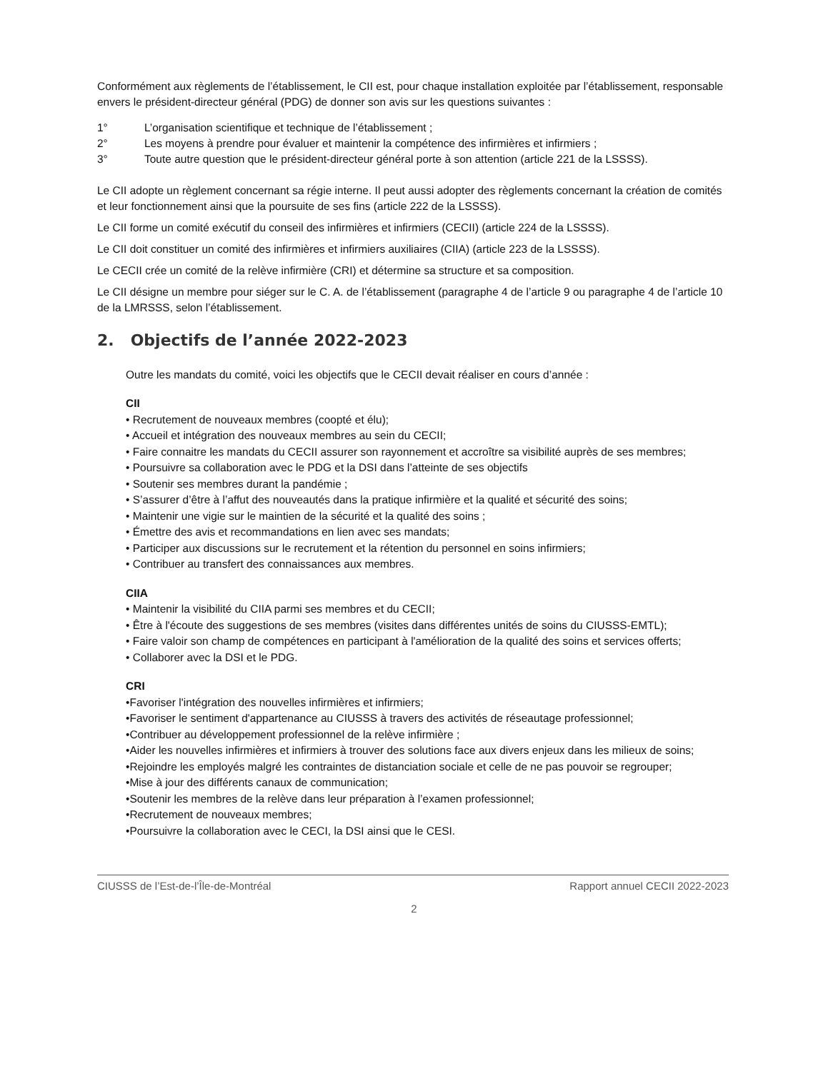Conformément aux règlements de l’établissement, le CII est, pour chaque installation exploitée par l’établissement, responsable envers le président-directeur général (PDG) de donner son avis sur les questions suivantes :
1° L’organisation scientifique et technique de l’établissement ;
2° Les moyens à prendre pour évaluer et maintenir la compétence des infirmières et infirmiers ;
3° Toute autre question que le président-directeur général porte à son attention (article 221 de la LSSSS).
Le CII adopte un règlement concernant sa régie interne. Il peut aussi adopter des règlements concernant la création de comités et leur fonctionnement ainsi que la poursuite de ses fins (article 222 de la LSSSS).
Le CII forme un comité exécutif du conseil des infirmières et infirmiers (CECII) (article 224 de la LSSSS).
Le CII doit constituer un comité des infirmières et infirmiers auxiliaires (CIIA) (article 223 de la LSSSS).
Le CECII crée un comité de la relève infirmière (CRI) et détermine sa structure et sa composition.
Le CII désigne un membre pour siéger sur le C. A. de l’établissement (paragraphe 4 de l’article 9 ou paragraphe 4 de l’article 10 de la LMRSSS, selon l’établissement.
2. Objectifs de l’année 2022-2023
Outre les mandats du comité, voici les objectifs que le CECII devait réaliser en cours d’année :
CII
• Recrutement de nouveaux membres (coopté et élu);
• Accueil et intégration des nouveaux membres au sein du CECII;
• Faire connaitre les mandats du CECII assurer son rayonnement et accroître sa visibilité auprès de ses membres;
• Poursuivre sa collaboration avec le PDG et la DSI dans l’atteinte de ses objectifs
• Soutenir ses membres durant la pandémie ;
• S’assurer d’être à l’affut des nouveautés dans la pratique infirmière et la qualité et sécurité des soins;
• Maintenir une vigie sur le maintien de la sécurité et la qualité des soins ;
• Émettre des avis et recommandations en lien avec ses mandats;
• Participer aux discussions sur le recrutement et la rétention du personnel en soins infirmiers;
• Contribuer au transfert des connaissances aux membres.
CIIA
• Maintenir la visibilité du CIIA parmi ses membres et du CECII;
• Être à l'écoute des suggestions de ses membres (visites dans différentes unités de soins du CIUSSS-EMTL);
• Faire valoir son champ de compétences en participant à l'amélioration de la qualité des soins et services offerts;
• Collaborer avec la DSI et le PDG.
CRI
•Favoriser l'intégration des nouvelles infirmières et infirmiers;
•Favoriser le sentiment d'appartenance au CIUSSS à travers des activités de réseautage professionnel;
•Contribuer au développement professionnel de la relève infirmière ;
•Aider les nouvelles infirmières et infirmiers à trouver des solutions face aux divers enjeux dans les milieux de soins;
•Rejoindre les employés malgré les contraintes de distanciation sociale et celle de ne pas pouvoir se regrouper;
•Mise à jour des différents canaux de communication;
•Soutenir les membres de la relève dans leur préparation à l’examen professionnel;
•Recrutement de nouveaux membres;
•Poursuivre la collaboration avec le CECI, la DSI ainsi que le CESI.
CIUSSS de l’Est-de-l’Île-de-Montréal Rapport annuel CECII 2022-2023
2